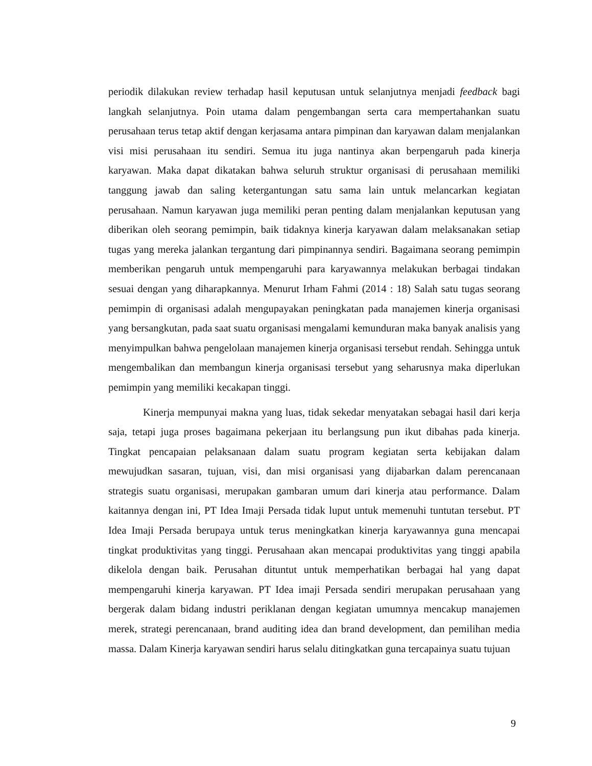periodik dilakukan review terhadap hasil keputusan untuk selanjutnya menjadi feedback bagi langkah selanjutnya. Poin utama dalam pengembangan serta cara mempertahankan suatu perusahaan terus tetap aktif dengan kerjasama antara pimpinan dan karyawan dalam menjalankan visi misi perusahaan itu sendiri. Semua itu juga nantinya akan berpengaruh pada kinerja karyawan. Maka dapat dikatakan bahwa seluruh struktur organisasi di perusahaan memiliki tanggung jawab dan saling ketergantungan satu sama lain untuk melancarkan kegiatan perusahaan. Namun karyawan juga memiliki peran penting dalam menjalankan keputusan yang diberikan oleh seorang pemimpin, baik tidaknya kinerja karyawan dalam melaksanakan setiap tugas yang mereka jalankan tergantung dari pimpinannya sendiri. Bagaimana seorang pemimpin memberikan pengaruh untuk mempengaruhi para karyawannya melakukan berbagai tindakan sesuai dengan yang diharapkannya. Menurut Irham Fahmi (2014 : 18) Salah satu tugas seorang pemimpin di organisasi adalah mengupayakan peningkatan pada manajemen kinerja organisasi yang bersangkutan, pada saat suatu organisasi mengalami kemunduran maka banyak analisis yang menyimpulkan bahwa pengelolaan manajemen kinerja organisasi tersebut rendah. Sehingga untuk mengembalikan dan membangun kinerja organisasi tersebut yang seharusnya maka diperlukan pemimpin yang memiliki kecakapan tinggi.
Kinerja mempunyai makna yang luas, tidak sekedar menyatakan sebagai hasil dari kerja saja, tetapi juga proses bagaimana pekerjaan itu berlangsung pun ikut dibahas pada kinerja. Tingkat pencapaian pelaksanaan dalam suatu program kegiatan serta kebijakan dalam mewujudkan sasaran, tujuan, visi, dan misi organisasi yang dijabarkan dalam perencanaan strategis suatu organisasi, merupakan gambaran umum dari kinerja atau performance. Dalam kaitannya dengan ini, PT Idea Imaji Persada tidak luput untuk memenuhi tuntutan tersebut. PT Idea Imaji Persada berupaya untuk terus meningkatkan kinerja karyawannya guna mencapai tingkat produktivitas yang tinggi. Perusahaan akan mencapai produktivitas yang tinggi apabila dikelola dengan baik. Perusahan dituntut untuk memperhatikan berbagai hal yang dapat mempengaruhi kinerja karyawan. PT Idea imaji Persada sendiri merupakan perusahaan yang bergerak dalam bidang industri periklanan dengan kegiatan umumnya mencakup manajemen merek, strategi perencanaan, brand auditing idea dan brand development, dan pemilihan media massa. Dalam Kinerja karyawan sendiri harus selalu ditingkatkan guna tercapainya suatu tujuan
9